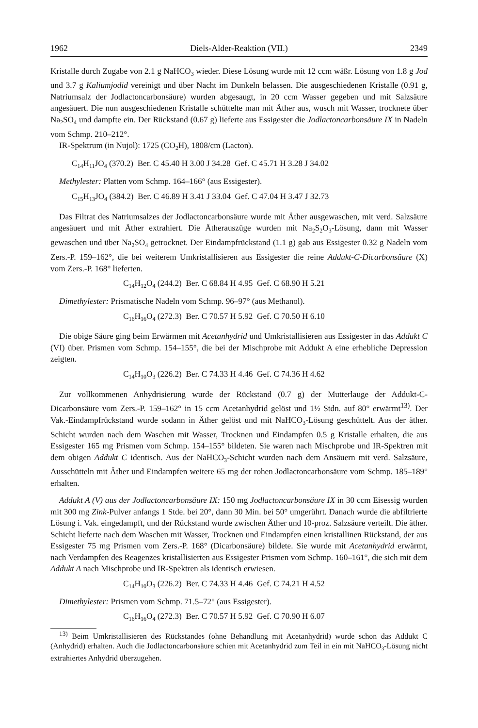1962 Diels-Alder-Reaktion (VII.) 2349
Kristalle durch Zugabe von 2.1 g NaHCO<sub>3</sub> wieder. Diese Lösung wurde mit 12 ccm wäßr. Lösung von 1.8 g Jod und 3.7 g Kaliumjodid vereinigt und über Nacht im Dunkeln belassen. Die ausgeschiedenen Kristalle (0.91 g, Natriumsalz der Jodlactoncarbonsäure) wurden abgesaugt, in 20 ccm Wasser gegeben und mit Salzsäure angesäuert. Die nun ausgeschiedenen Kristalle schüttelte man mit Äther aus, wusch mit Wasser, trocknete über Na<sub>2</sub>SO<sub>4</sub> und dampfte ein. Der Rückstand (0.67 g) lieferte aus Essigester die Jodlactoncarbonsäure IX in Nadeln vom Schmp. 210–212°.
IR-Spektrum (in Nujol): 1725 (CO<sub>2</sub>H), 1808/cm (Lacton).
C<sub>14</sub>H<sub>11</sub>JO<sub>4</sub> (370.2) Ber. C 45.40 H 3.00 J 34.28 Gef. C 45.71 H 3.28 J 34.02
Methylester: Platten vom Schmp. 164–166° (aus Essigester).
C<sub>15</sub>H<sub>13</sub>JO<sub>4</sub> (384.2) Ber. C 46.89 H 3.41 J 33.04 Gef. C 47.04 H 3.47 J 32.73
Das Filtrat des Natriumsalzes der Jodlactoncarbonsäure wurde mit Äther ausgewaschen, mit verd. Salzsäure angesäuert und mit Äther extrahiert. Die Ätherauszüge wurden mit Na<sub>2</sub>S<sub>2</sub>O<sub>3</sub>-Lösung, dann mit Wasser gewaschen und über Na<sub>2</sub>SO<sub>4</sub> getrocknet. Der Eindampfrückstand (1.1 g) gab aus Essigester 0.32 g Nadeln vom Zers.-P. 159–162°, die bei weiterem Umkristallisieren aus Essigester die reine Addukt-C-Dicarbonsäure (X) vom Zers.-P. 168° lieferten.
C<sub>14</sub>H<sub>12</sub>O<sub>4</sub> (244.2) Ber. C 68.84 H 4.95 Gef. C 68.90 H 5.21
Dimethylester: Prismatische Nadeln vom Schmp. 96–97° (aus Methanol).
C<sub>16</sub>H<sub>16</sub>O<sub>4</sub> (272.3) Ber. C 70.57 H 5.92 Gef. C 70.50 H 6.10
Die obige Säure ging beim Erwärmen mit Acetanhydrid und Umkristallisieren aus Essigester in das Addukt C (VI) über. Prismen vom Schmp. 154–155°, die bei der Mischprobe mit Addukt A eine erhebliche Depression zeigten.
C<sub>14</sub>H<sub>10</sub>O<sub>3</sub> (226.2) Ber. C 74.33 H 4.46 Gef. C 74.36 H 4.62
Zur vollkommenen Anhydrisierung wurde der Rückstand (0.7 g) der Mutterlauge der Addukt-C-Dicarbonsäure vom Zers.-P. 159–162° in 15 ccm Acetanhydrid gelöst und 1½ Stdn. auf 80° erwärmt<sup>13)</sup>. Der Vak.-Eindampfrückstand wurde sodann in Äther gelöst und mit NaHCO<sub>3</sub>-Lösung geschüttelt. Aus der äther. Schicht wurden nach dem Waschen mit Wasser, Trocknen und Eindampfen 0.5 g Kristalle erhalten, die aus Essigester 165 mg Prismen vom Schmp. 154–155° bildeten. Sie waren nach Mischprobe und IR-Spektren mit dem obigen Addukt C identisch. Aus der NaHCO<sub>3</sub>-Schicht wurden nach dem Ansäuern mit verd. Salzsäure, Ausschütteln mit Äther und Eindampfen weitere 65 mg der rohen Jodlactoncarbonsäure vom Schmp. 185–189° erhalten.
Addukt A (V) aus der Jodlactoncarbonsäure IX: 150 mg Jodlactoncarbonsäure IX in 30 ccm Eisessig wurden mit 300 mg Zink-Pulver anfangs 1 Stde. bei 20°, dann 30 Min. bei 50° umgerührt. Danach wurde die abfiltrierte Lösung i. Vak. eingedampft, und der Rückstand wurde zwischen Äther und 10-proz. Salzsäure verteilt. Die äther. Schicht lieferte nach dem Waschen mit Wasser, Trocknen und Eindampfen einen kristallinen Rückstand, der aus Essigester 75 mg Prismen vom Zers.-P. 168° (Dicarbonsäure) bildete. Sie wurde mit Acetanhydrid erwärmt, nach Verdampfen des Reagenzes kristallisierten aus Essigester Prismen vom Schmp. 160–161°, die sich mit dem Addukt A nach Mischprobe und IR-Spektren als identisch erwiesen.
C<sub>14</sub>H<sub>10</sub>O<sub>3</sub> (226.2) Ber. C 74.33 H 4.46 Gef. C 74.21 H 4.52
Dimethylester: Prismen vom Schmp. 71.5–72° (aus Essigester).
C<sub>16</sub>H<sub>16</sub>O<sub>4</sub> (272.3) Ber. C 70.57 H 5.92 Gef. C 70.90 H 6.07
<sup>13)</sup> Beim Umkristallisieren des Rückstandes (ohne Behandlung mit Acetanhydrid) wurde schon das Addukt C (Anhydrid) erhalten. Auch die Jodlactoncarbonsäure schien mit Acetanhydrid zum Teil in ein mit NaHCO<sub>3</sub>-Lösung nicht extrahiertes Anhydrid überzugehen.